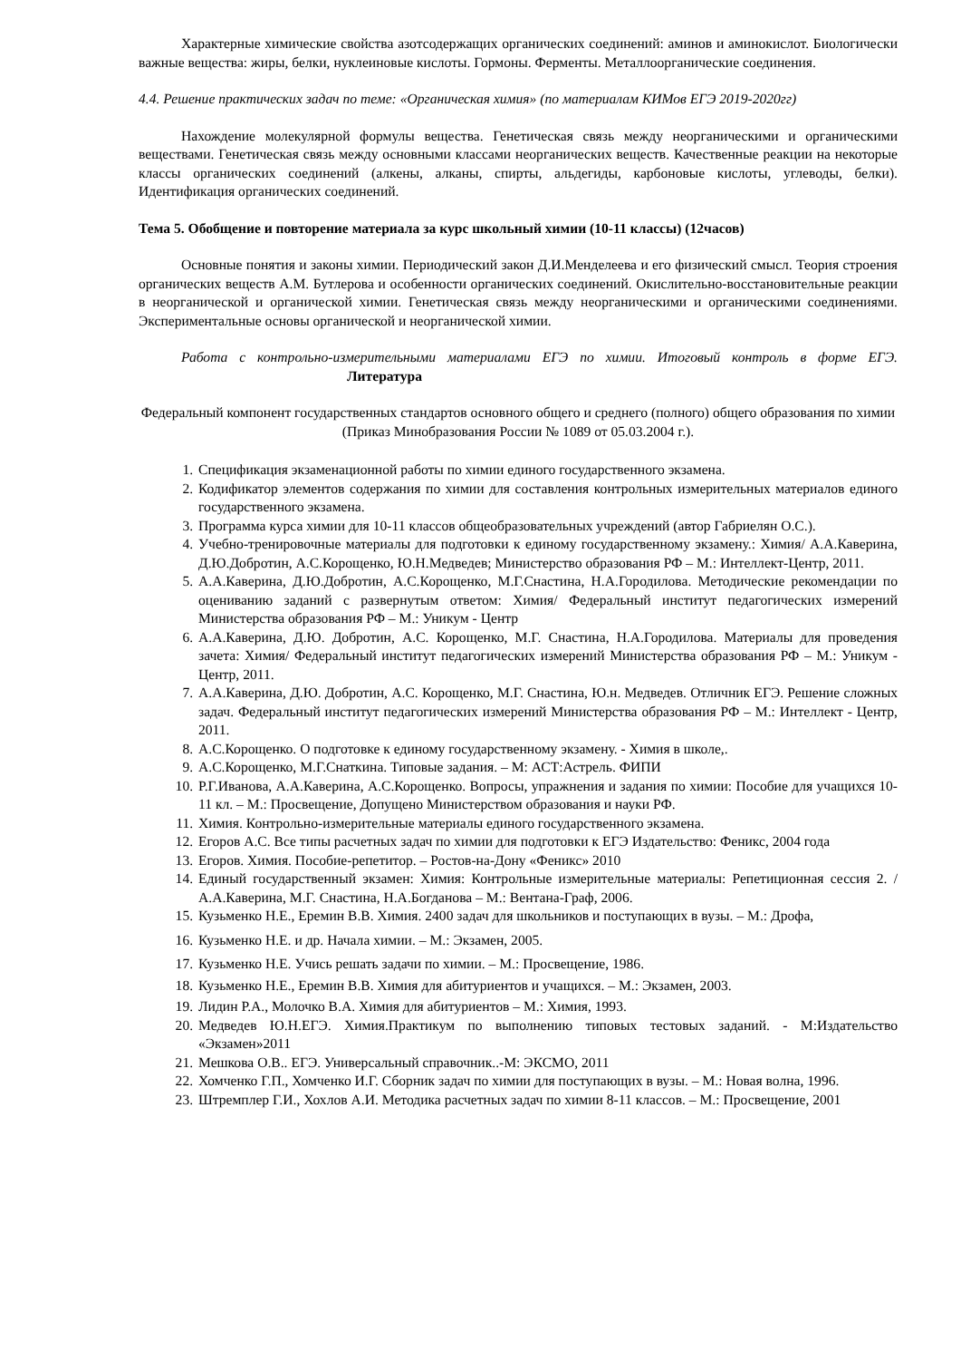Характерные химические свойства азотсодержащих органических соединений: аминов и аминокислот. Биологически важные вещества: жиры, белки, нуклеиновые кислоты. Гормоны. Ферменты. Металлоорганические соединения.
4.4. Решение практических задач по теме: «Органическая химия» (по материалам КИМов ЕГЭ 2019-2020гг)
Нахождение молекулярной формулы вещества. Генетическая связь между неорганическими и органическими веществами. Генетическая связь между основными классами неорганических веществ. Качественные реакции на некоторые классы органических соединений (алкены, алканы, спирты, альдегиды, карбоновые кислоты, углеводы, белки). Идентификация органических соединений.
Тема 5. Обобщение и повторение материала за курс школьный химии (10-11 классы) (12часов)
Основные понятия и законы химии. Периодический закон Д.И.Менделеева и его физический смысл. Теория строения органических веществ А.М. Бутлерова и особенности органических соединений. Окислительно-восстановительные реакции в неорганической и органической химии. Генетическая связь между неорганическими и органическими соединениями. Экспериментальные основы органической и неорганической химии.
Работа с контрольно-измерительными материалами ЕГЭ по химии. Итоговый контроль в форме ЕГЭ. Литература
Федеральный компонент государственных стандартов основного общего и среднего (полного) общего образования по химии (Приказ Минобразования России № 1089 от 05.03.2004 г.).
1. Спецификация экзаменационной работы по химии единого государственного экзамена.
2. Кодификатор элементов содержания по химии для составления контрольных измерительных материалов единого государственного экзамена.
3. Программа курса химии для 10-11 классов общеобразовательных учреждений (автор Габриелян О.С.).
4. Учебно-тренировочные материалы для подготовки к единому государственному экзамену.: Химия/ А.А.Каверина, Д.Ю.Добротин, А.С.Корощенко, Ю.Н.Медведев; Министерство образования РФ – М.: Интеллект-Центр, 2011.
5. А.А.Каверина, Д.Ю.Добротин, А.С.Корощенко, М.Г.Снастина, Н.А.Городилова. Методические рекомендации по оцениванию заданий с развернутым ответом: Химия/ Федеральный институт педагогических измерений Министерства образования РФ – М.: Уникум - Центр
6. А.А.Каверина, Д.Ю. Добротин, А.С. Корощенко, М.Г. Снастина, Н.А.Городилова. Материалы для проведения зачета: Химия/ Федеральный институт педагогических измерений Министерства образования РФ – М.: Уникум - Центр, 2011.
7. А.А.Каверина, Д.Ю. Добротин, А.С. Корощенко, М.Г. Снастина, Ю.н. Медведев. Отличник ЕГЭ. Решение сложных задач. Федеральный институт педагогических измерений Министерства образования РФ – М.: Интеллект - Центр, 2011.
8. А.С.Корощенко. О подготовке к единому государственному экзамену. - Химия в школе,.
9. А.С.Корощенко, М.Г.Снаткина. Типовые задания. – М: АСТ:Астрель. ФИПИ
10. Р.Г.Иванова, А.А.Каверина, А.С.Корощенко. Вопросы, упражнения и задания по химии: Пособие для учащихся 10-11 кл. – М.: Просвещение, Допущено Министерством образования и науки РФ.
11. Химия. Контрольно-измерительные материалы единого государственного экзамена.
12. Егоров А.С. Все типы расчетных задач по химии для подготовки к ЕГЭ Издательство: Феникс, 2004 года
13. Егоров. Химия. Пособие-репетитор. – Ростов-на-Дону «Феникс» 2010
14. Единый государственный экзамен: Химия: Контрольные измерительные материалы: Репетиционная сессия 2. / А.А.Каверина, М.Г. Снастина, Н.А.Богданова – М.: Вентана-Граф, 2006.
15. Кузьменко Н.Е., Еремин В.В. Химия. 2400 задач для школьников и поступающих в вузы. – М.: Дрофа,
16. Кузьменко Н.Е. и др. Начала химии. – М.: Экзамен, 2005.
17. Кузьменко Н.Е. Учись решать задачи по химии. – М.: Просвещение, 1986.
18. Кузьменко Н.Е., Еремин В.В. Химия для абитуриентов и учащихся. – М.: Экзамен, 2003.
19. Лидин Р.А., Молочко В.А. Химия для абитуриентов – М.: Химия, 1993.
20. Медведев Ю.Н.ЕГЭ. Химия.Практикум по выполнению типовых тестовых заданий. - М:Издательство «Экзамен»2011
21. Мешкова О.В.. ЕГЭ. Универсальный справочник..-М: ЭКСМО, 2011
22. Хомченко Г.П., Хомченко И.Г. Сборник задач по химии для поступающих в вузы. – М.: Новая волна, 1996.
23. Штремплер Г.И., Хохлов А.И. Методика расчетных задач по химии 8-11 классов. – М.: Просвещение, 2001